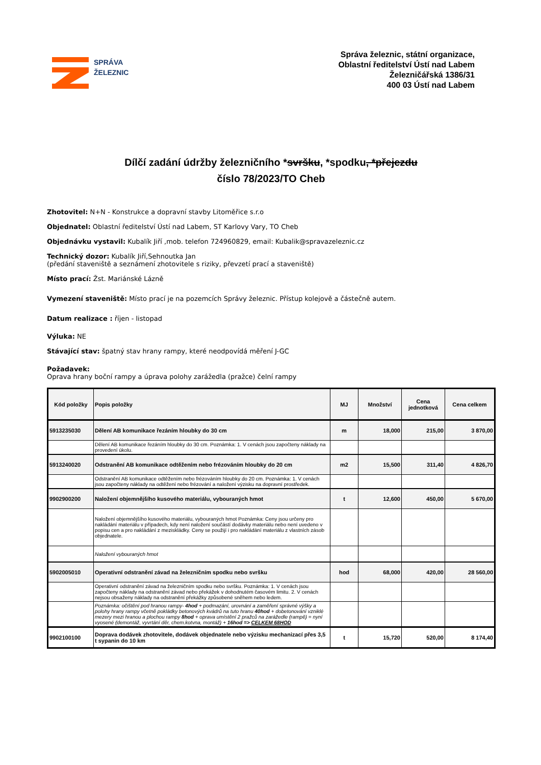SPRÁVA
ŽELEZNIC
Správa železnic, státní organizace,
Oblastní ředitelství Ústí nad Labem
Železničářská 1386/31
400 03 Ústí nad Labem
Dílčí zadání údržby železničního *svršku, *spodku, *přejezdu
číslo 78/2023/TO Cheb
Zhotovitel: N+N - Konstrukce a dopravní stavby Litoměřice s.r.o
Objednatel: Oblastní ředitelství Ústí nad Labem, ST Karlovy Vary, TO Cheb
Objednávku vystavil: Kubalík Jiří ,mob. telefon 724960829, email: Kubalik@spravazeleznic.cz
Technický dozor: Kubalík Jiří,Sehnoutka Jan
(předání staveniště a seznámení zhotovitele s riziky, převzetí prací a staveniště)
Místo prací: Žst. Mariánské Lázně
Vymezení staveniště: Místo prací je na pozemcích Správy železnic. Přístup kolejově a částečně autem.
Datum realizace : říjen - listopad
Výluka: NE
Stávající stav: špatný stav hrany rampy, které neodpovídá měření J-GC
Požadavek:
Oprava hrany boční rampy a úprava polohy zarážedla (pražce) čelní rampy
| Kód položky | Popis položky | MJ | Množství | Cena jednotková | Cena celkem |
| --- | --- | --- | --- | --- | --- |
| 5913235030 | Dělení AB komunikace řezáním hloubky do 30 cm | m | 18,000 | 215,00 | 3 870,00 |
| | Dělení AB komunikace řezáním hloubky do 30 cm. Poznámka: 1. V cenách jsou započteny náklady na provedení úkolu. | | | | |
| 5913240020 | Odstranění AB komunikace odtěžením nebo frézováním hloubky do 20 cm | m2 | 15,500 | 311,40 | 4 826,70 |
| | Odstranění AB komunikace odtěžením nebo frézováním hloubky do 20 cm. Poznámka: 1. V cenách jsou započteny náklady na odtěžení nebo frézování a naložení výzisku na dopravní prostředek. | | | | |
| 9902900200 | Naložení objemnějšího kusového materiálu, vybouraných hmot | t | 12,600 | 450,00 | 5 670,00 |
| | Naložení objemnějšího kusového materiálu, vybouraných hmot Poznámka: Ceny jsou určeny pro nakládání materiálu v případech, kdy není naložení součástí dodávky materiálu nebo není uvedeno v popisu cen a pro nakládání z meziskládky. Ceny se použijí i pro nakládání materiálu z vlastních zásob objednatele. | | | | |
| | Naložení vybouraných hmot | | | | |
| 5902005010 | Operativní odstranění závad na železničním spodku nebo svršku | hod | 68,000 | 420,00 | 28 560,00 |
| | Operativní odstranění závad na železničním spodku nebo svršku. Poznámka: 1. V cenách jsou započteny náklady na odstranění závad nebo překážek v dohodnutém časovém limitu. 2. V cenách nejsou obsaženy náklady na odstranění překážky způsobené sněhem nebo ledem. | | | | |
| | Poznámka: očištění pod hranou rampy- 4hod + podmazání, urovnání a zaměření správné výšky a polohy hrany rampy včetně pokládky betonových kvádrů na tuto hranu 40hod + dobetonování vzniklé mezery mezi hranou a plochou rampy 8hod + oprava umístění 2 pražců na zarážedle (rampě) = nyní vyosené (demontáž, vyvrtání děr, chem.kotvna, montáž) + 16hod => CELKEM 68HOD | | | | |
| 9902100100 | Doprava dodávek zhotovitele, dodávek objednatele nebo výzisku mechanizací přes 3,5 t sypanin do 10 km | t | 15,720 | 520,00 | 8 174,40 |